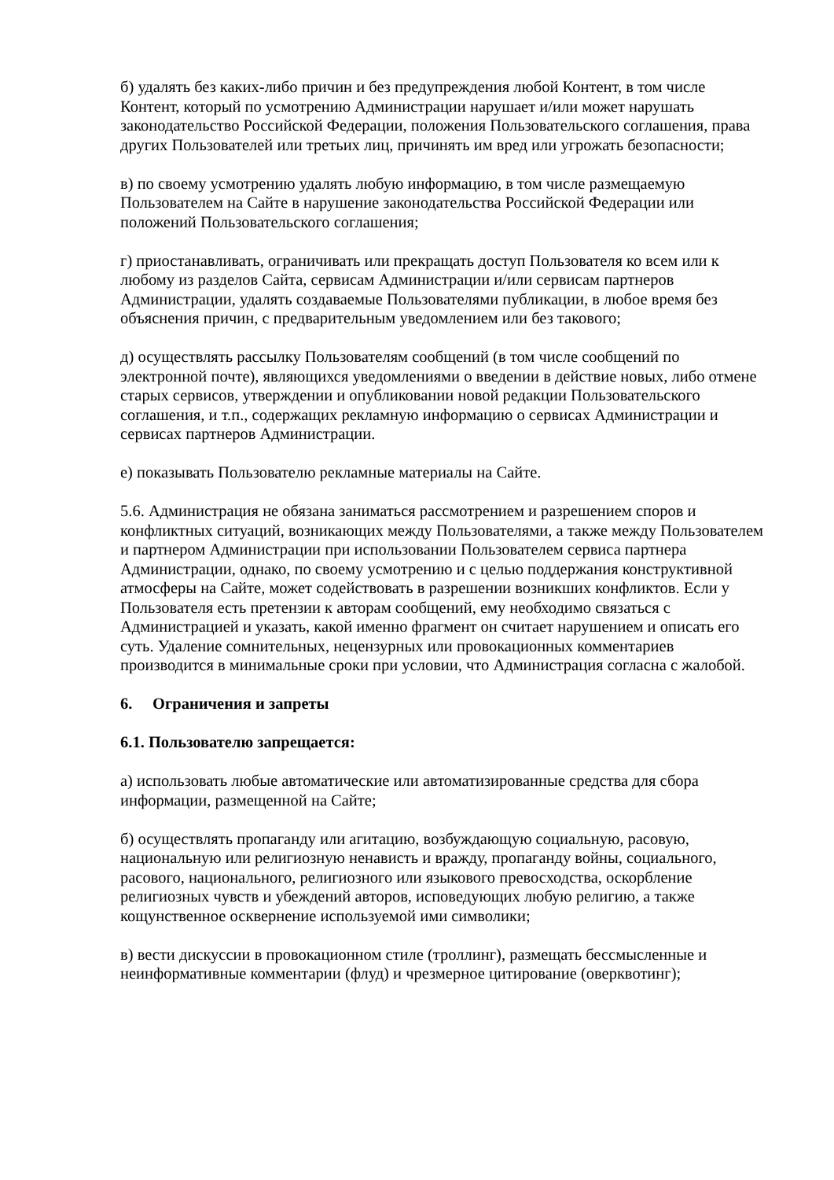б) удалять без каких-либо причин и без предупреждения любой Контент, в том числе Контент, который по усмотрению Администрации нарушает и/или может нарушать законодательство Российской Федерации, положения Пользовательского соглашения, права других Пользователей или третьих лиц, причинять им вред или угрожать безопасности;
в) по своему усмотрению удалять любую информацию, в том числе размещаемую Пользователем на Сайте в нарушение законодательства Российской Федерации или положений Пользовательского соглашения;
г) приостанавливать, ограничивать или прекращать доступ Пользователя ко всем или к любому из разделов Сайта, сервисам Администрации и/или сервисам партнеров Администрации, удалять создаваемые Пользователями публикации, в любое время без объяснения причин, с предварительным уведомлением или без такового;
д) осуществлять рассылку Пользователям сообщений (в том числе сообщений по электронной почте), являющихся уведомлениями о введении в действие новых, либо отмене старых сервисов, утверждении и опубликовании новой редакции Пользовательского соглашения, и т.п., содержащих рекламную информацию о сервисах Администрации и сервисах партнеров Администрации.
е) показывать Пользователю рекламные материалы на Сайте.
5.6. Администрация не обязана заниматься рассмотрением и разрешением споров и конфликтных ситуаций, возникающих между Пользователями, а также между Пользователем и партнером Администрации при использовании Пользователем сервиса партнера Администрации, однако, по своему усмотрению и с целью поддержания конструктивной атмосферы на Сайте, может содействовать в разрешении возникших конфликтов. Если у Пользователя есть претензии к авторам сообщений, ему необходимо связаться с Администрацией и указать, какой именно фрагмент он считает нарушением и описать его суть. Удаление сомнительных, нецензурных или провокационных комментариев производится в минимальные сроки при условии, что Администрация согласна с жалобой.
6. Ограничения и запреты
6.1. Пользователю запрещается:
а) использовать любые автоматические или автоматизированные средства для сбора информации, размещенной на Сайте;
б) осуществлять пропаганду или агитацию, возбуждающую социальную, расовую, национальную или религиозную ненависть и вражду, пропаганду войны, социального, расового, национального, религиозного или языкового превосходства, оскорбление религиозных чувств и убеждений авторов, исповедующих любую религию, а также кощунственное осквернение используемой ими символики;
в) вести дискуссии в провокационном стиле (троллинг), размещать бессмысленные и неинформативные комментарии (флуд) и чрезмерное цитирование (оверквотинг);